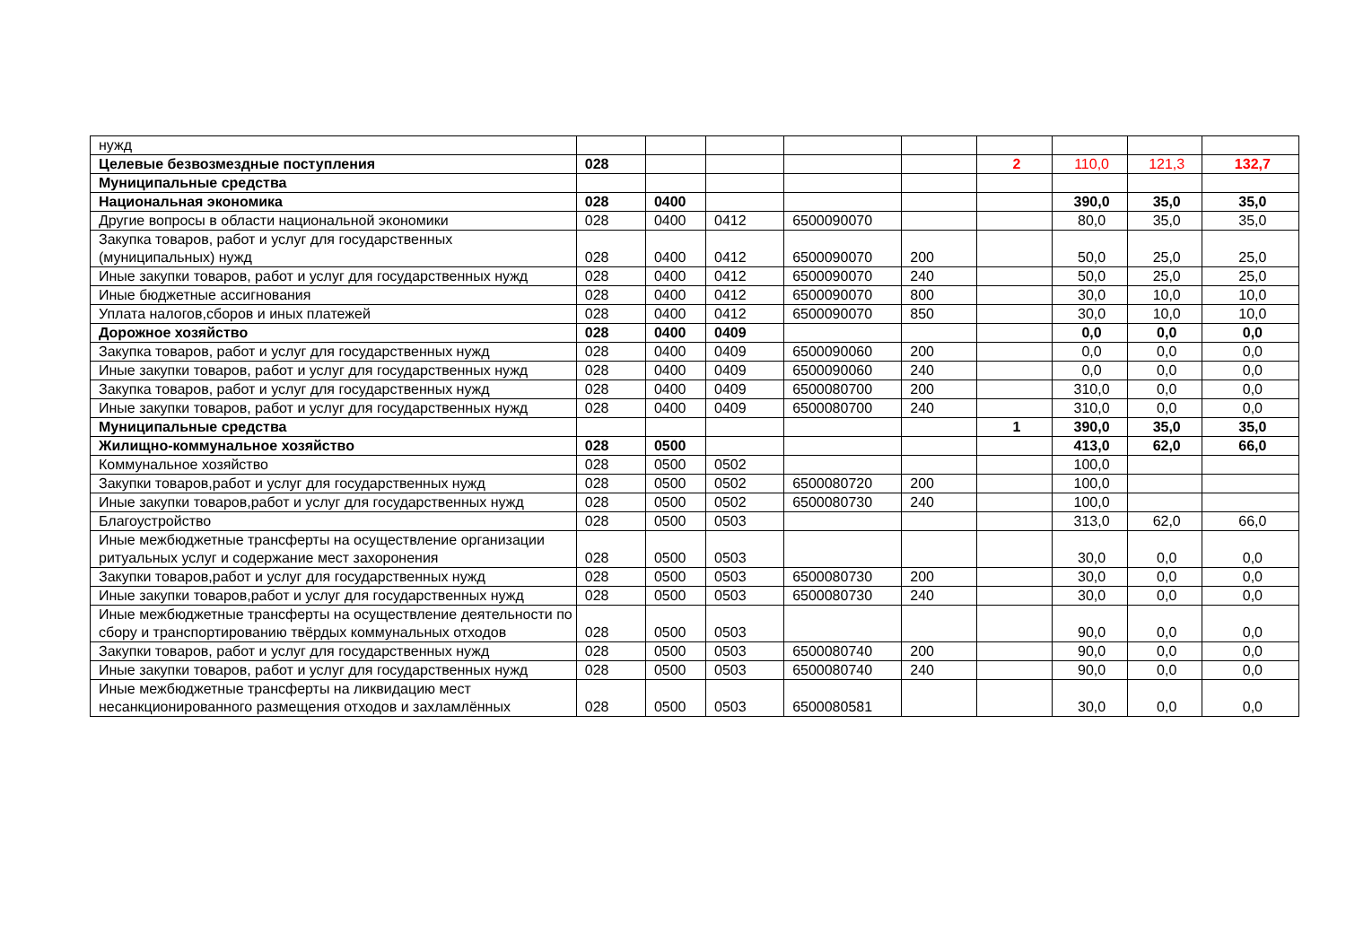| нужд | | | | | | | | | |
| Целевые безвозмездные поступления | 028 | | | | | 2 | 110,0 | 121,3 | 132,7 |
| Муниципальные средства | | | | | | | | | |
| Национальная экономика | 028 | 0400 | | | | | 390,0 | 35,0 | 35,0 |
| Другие вопросы в области национальной экономики | 028 | 0400 | 0412 | 6500090070 | | | 80,0 | 35,0 | 35,0 |
| Закупка товаров, работ и услуг для государственных (муниципальных) нужд | 028 | 0400 | 0412 | 6500090070 | 200 | | 50,0 | 25,0 | 25,0 |
| Иные закупки товаров, работ и услуг для государственных нужд | 028 | 0400 | 0412 | 6500090070 | 240 | | 50,0 | 25,0 | 25,0 |
| Иные бюджетные ассигнования | 028 | 0400 | 0412 | 6500090070 | 800 | | 30,0 | 10,0 | 10,0 |
| Уплата налогов,сборов и иных платежей | 028 | 0400 | 0412 | 6500090070 | 850 | | 30,0 | 10,0 | 10,0 |
| Дорожное хозяйство | 028 | 0400 | 0409 | | | | 0,0 | 0,0 | 0,0 |
| Закупка товаров, работ и услуг для государственных нужд | 028 | 0400 | 0409 | 6500090060 | 200 | | 0,0 | 0,0 | 0,0 |
| Иные закупки товаров, работ и услуг для государственных нужд | 028 | 0400 | 0409 | 6500090060 | 240 | | 0,0 | 0,0 | 0,0 |
| Закупка товаров, работ и услуг для государственных нужд | 028 | 0400 | 0409 | 6500080700 | 200 | | 310,0 | 0,0 | 0,0 |
| Иные закупки товаров, работ и услуг для государственных нужд | 028 | 0400 | 0409 | 6500080700 | 240 | | 310,0 | 0,0 | 0,0 |
| Муниципальные средства | | | | | | 1 | 390,0 | 35,0 | 35,0 |
| Жилищно-коммунальное хозяйство | 028 | 0500 | | | | | 413,0 | 62,0 | 66,0 |
| Коммунальное хозяйство | 028 | 0500 | 0502 | | | | 100,0 | | |
| Закупки товаров,работ и услуг для государственных нужд | 028 | 0500 | 0502 | 6500080720 | 200 | | 100,0 | | |
| Иные закупки товаров,работ и услуг для государственных нужд | 028 | 0500 | 0502 | 6500080730 | 240 | | 100,0 | | |
| Благоустройство | 028 | 0500 | 0503 | | | | 313,0 | 62,0 | 66,0 |
| Иные межбюджетные трансферты на осуществление организации ритуальных услуг и содержание мест захоронения | 028 | 0500 | 0503 | | | | 30,0 | 0,0 | 0,0 |
| Закупки товаров,работ и услуг для государственных нужд | 028 | 0500 | 0503 | 6500080730 | 200 | | 30,0 | 0,0 | 0,0 |
| Иные закупки товаров,работ и услуг для государственных нужд | 028 | 0500 | 0503 | 6500080730 | 240 | | 30,0 | 0,0 | 0,0 |
| Иные межбюджетные трансферты на осуществление деятельности по сбору и транспортированию твёрдых коммунальных отходов | 028 | 0500 | 0503 | | | | 90,0 | 0,0 | 0,0 |
| Закупки товаров, работ и услуг для государственных нужд | 028 | 0500 | 0503 | 6500080740 | 200 | | 90,0 | 0,0 | 0,0 |
| Иные закупки товаров, работ и услуг для государственных нужд | 028 | 0500 | 0503 | 6500080740 | 240 | | 90,0 | 0,0 | 0,0 |
| Иные межбюджетные трансферты на ликвидацию мест несанкционированного размещения отходов и захламлённых | 028 | 0500 | 0503 | 6500080581 | | | 30,0 | 0,0 | 0,0 |